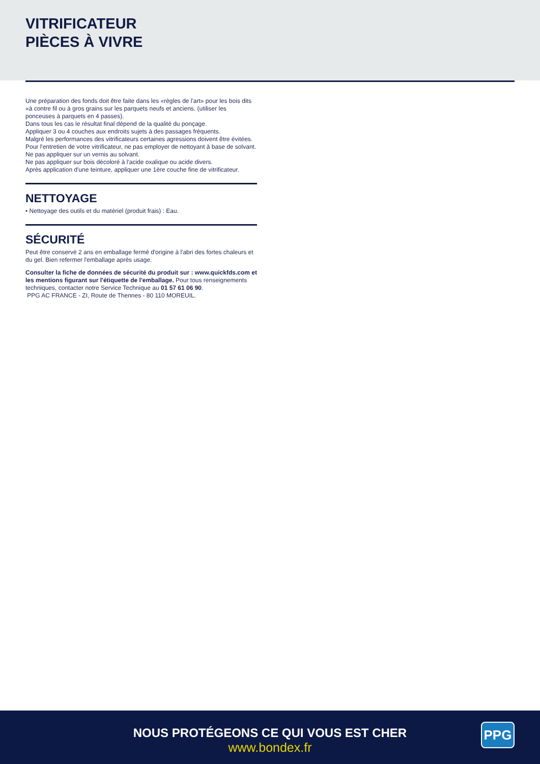VITRIFICATEUR
PIÈCES À VIVRE
Une préparation des fonds doit être faite dans les «règles de l'art» pour les bois dits «à contre fil ou à gros grains sur les parquets neufs et anciens. (utiliser les ponceuses à parquets en 4 passes).
Dans tous les cas le résultat final dépend de la qualité du ponçage.
Appliquer 3 ou 4 couches aux endroits sujets à des passages fréquents.
Malgré les performances des vitrificateurs certaines agressions doivent être évitées.
Pour l'entretien de votre vitrificateur, ne pas employer de nettoyant à base de solvant.
Ne pas appliquer sur un vernis au solvant.
Ne pas appliquer sur bois décoloré à l'acide oxalique ou acide divers.
Après application d'une teinture, appliquer une 1ère couche fine de vitrificateur.
NETTOYAGE
• Nettoyage des outils et du matériel (produit frais) : Eau.
SÉCURITÉ
Peut être conservé 2 ans en emballage fermé d'origine à l'abri des fortes chaleurs et du gel. Bien refermer l'emballage après usage.
Consulter la fiche de données de sécurité du produit sur : www.quickfds.com et les mentions figurant sur l'étiquette de l'emballage. Pour tous renseignements techniques, contacter notre Service Technique au 01 57 61 06 90.
PPG AC FRANCE - ZI, Route de Thennes - 80 110 MOREUIL.
NOUS PROTÉGEONS CE QUI VOUS EST CHER
www.bondex.fr
PPG